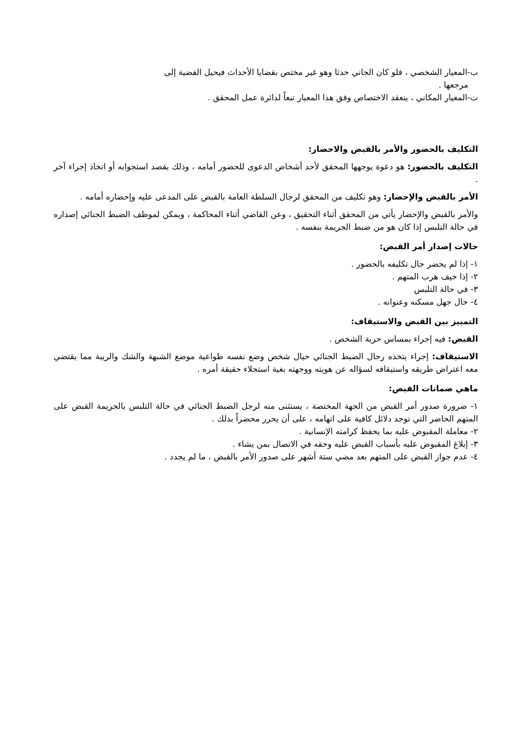ب-المعيار الشخصي ، فلو كان الجاني حدثا وهو غير مختص بقضايا الأحداث فيحيل القضية إلى
مرجعها .
ت-المعيار المكاني ، ينعقد الاختصاص وفق هذا المعيار تبعاً لدائرة عمل المحقق .
التكليف بالحضور والأمر بالقبض والاحضار:
التكليف بالحضور: هو دعوة يوجهها المحقق لأحد أشخاص الدعوى للحضور أمامه ، وذلك بقصد استجوابه أو اتخاذ إجراء آخر .
الأمر بالقبض والإحضار: وهو تكليف من المحقق لرجال السلطة العامة بالقبض على المدعى عليه وإحضاره أمامه .
والأمر بالقبض والإحضار يأتي من المحقق أثناء التحقيق ، وعن القاضي أثناء المحاكمة ، ويمكن لموظف الضبط الجنائي إصداره في حالة التلبس إذا كان هو من ضبط الجريمة بنفسه .
حالات إصدار أمر القبض:
١- إذا لم يحضر حال تكليفه بالحضور .
٢- إذا خيف هرب المتهم .
٣- في حالة التلبس
٤- حال جهل مسكنه وعنوانه .
التمييز بين القبض والاستيقاف:
القبض: فيه إجراء بمساس حرية الشخص .
الاستيقاف: إجراء يتخذه رجال الضبط الجنائي حيال شخص وضع نفسه طواعية موضع الشبهة والشك والريبة مما يقتضي معه اعتراض طريقه واستيقافه لسؤاله عن هويته ووجهته بغية استجلاء حقيقة أمره .
ماهي ضمانات القبض:
١- ضرورة صدور أمر القبض من الجهة المختصة ، يستثنى منه لرجل الضبط الجنائي في حالة التلبس بالجريمة القبض على المتهم الحاضر التي توجد دلائل كافية على اتهامه ، على أن يحرر محضراً بذلك .
٢- معاملة المقبوض عليه بما يحفظ كرامته الإنسانية .
٣- إبلاغ المقبوض عليه بأسباب القبض عليه وحقه في الاتصال بمن يشاء .
٤- عدم جواز القبض على المتهم بعد مضي ستة أشهر على صدور الأمر بالقبض ، ما لم يجدد .